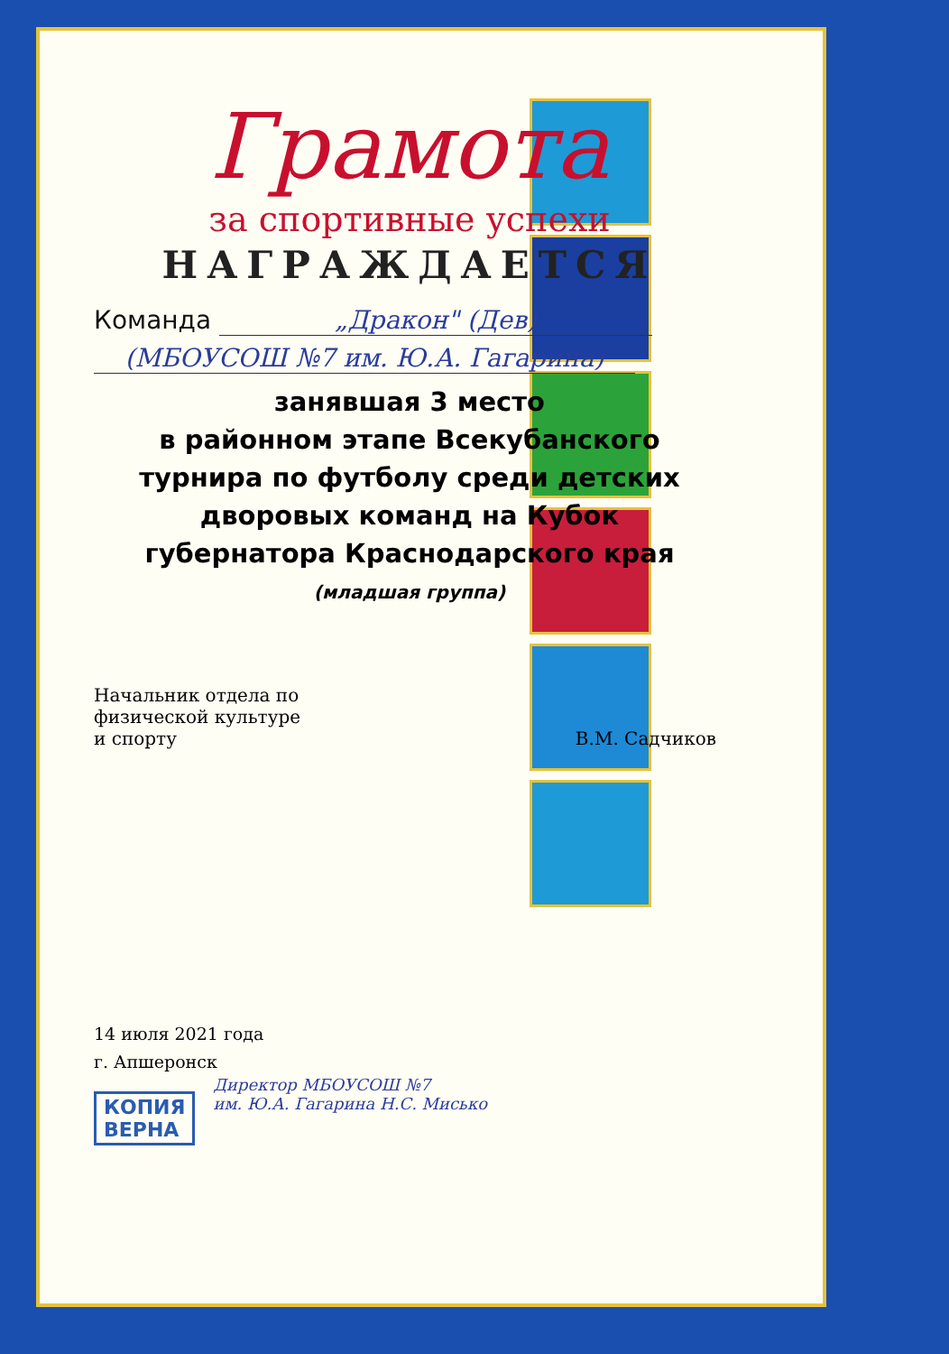Грамота
за спортивные успехи
НАГРАЖДАЕТСЯ
Команда „Дракон" (Дев)
(МБОУСОШ №7 им. Ю.А. Гагарина)
занявшая 3 место
в районном этапе Всекубанского
турнира по футболу среди детских
дворовых команд на Кубок
губернатора Краснодарского края
(младшая группа)
Начальник отдела по
физической культуре
и спорту
В.М. Садчиков
14 июля 2021 года
г. Апшеронск
КОПИЯ
ВЕРНА Директор МБОУСОШ №7
им. Ю.А. Гагарина Н.С. Мисько